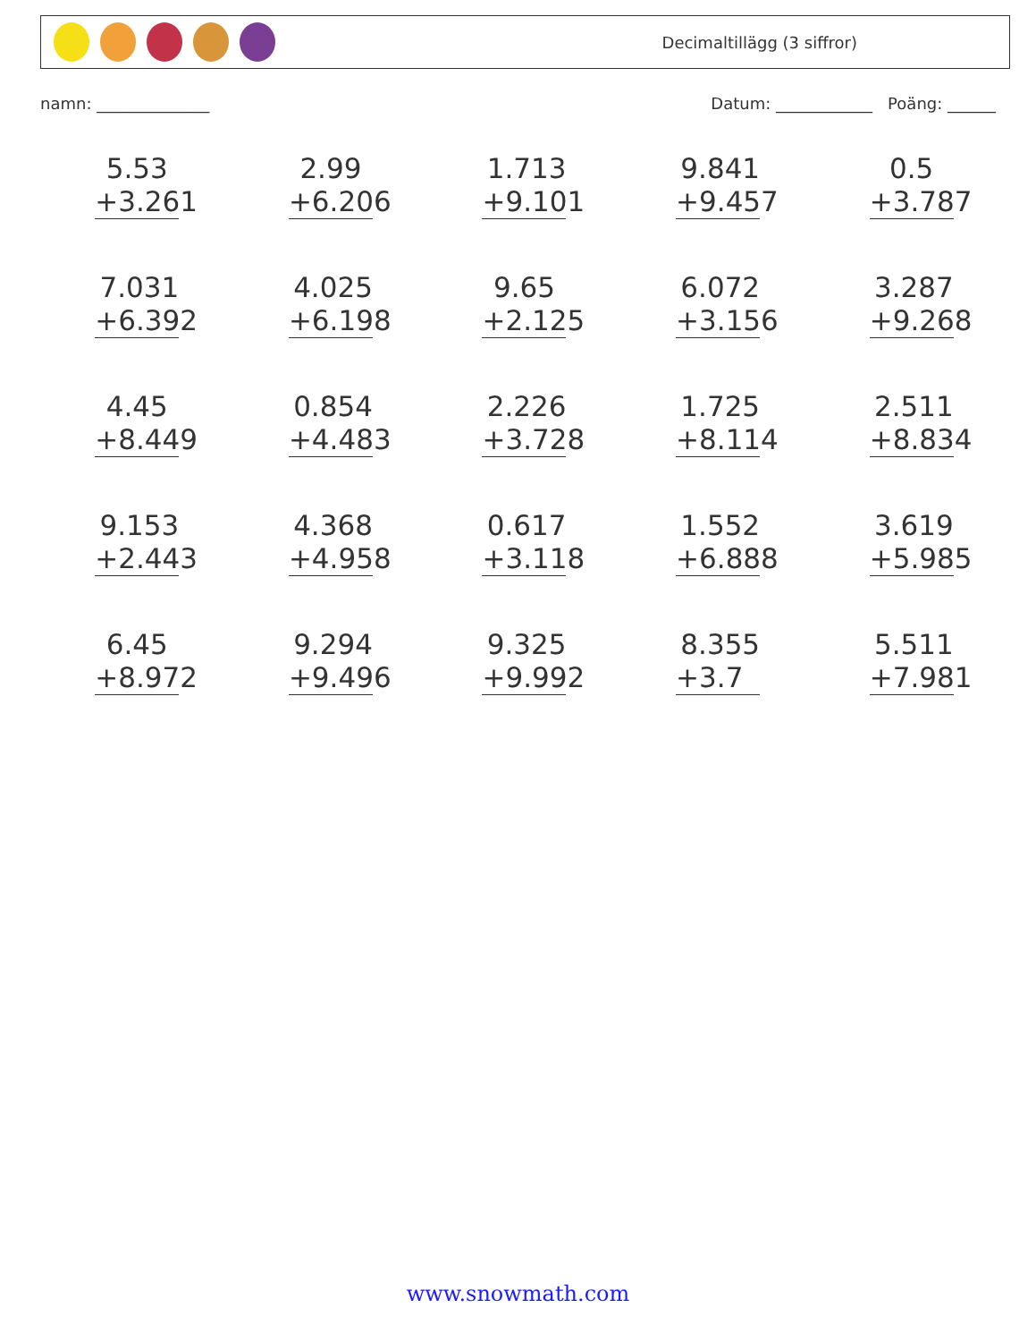Decimaltillägg (3 siffror)
namn: ______________ Datum: ____________ Poäng: ______
5.53
+3.261
2.99
+6.206
1.713
+9.101
9.841
+9.457
0.5
+3.787
7.031
+6.392
4.025
+6.198
9.65
+2.125
6.072
+3.156
3.287
+9.268
4.45
+8.449
0.854
+4.483
2.226
+3.728
1.725
+8.114
2.511
+8.834
9.153
+2.443
4.368
+4.958
0.617
+3.118
1.552
+6.888
3.619
+5.985
6.45
+8.972
9.294
+9.496
9.325
+9.992
8.355
+3.7
5.511
+7.981
www.snowmath.com